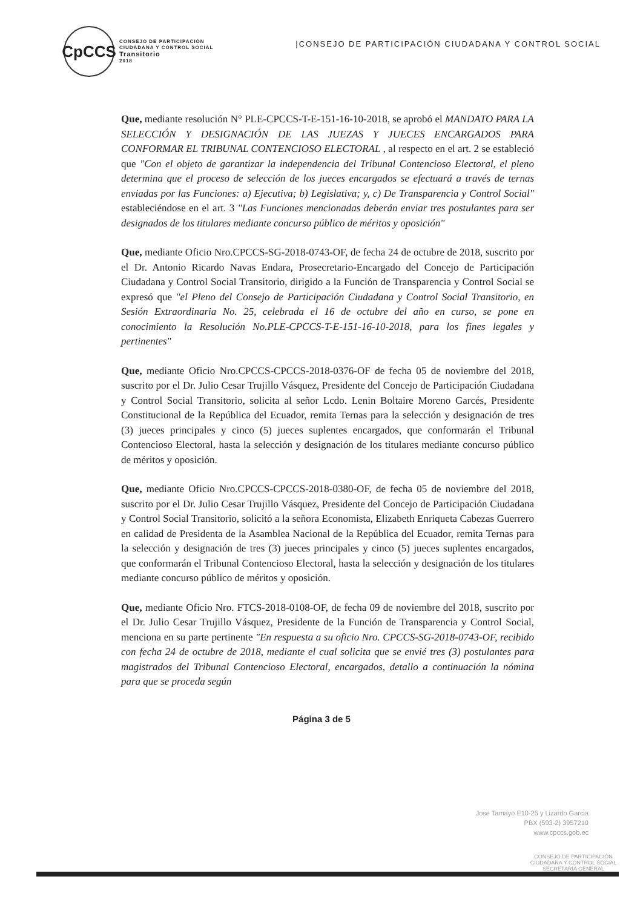CpCCS
CONSEJO DE PARTICIPACIÓN
CIUDADANA Y CONTROL SOCIAL
Transitorio
2018
|CONSEJO DE PARTICIPACIÓN CIUDADANA Y CONTROL SOCIAL
Que, mediante resolución N° PLE-CPCCS-T-E-151-16-10-2018, se aprobó el MANDATO PARA LA SELECCIÓN Y DESIGNACIÓN DE LAS JUEZAS Y JUECES ENCARGADOS PARA CONFORMAR EL TRIBUNAL CONTENCIOSO ELECTORAL , al respecto en el art. 2 se estableció que "Con el objeto de garantizar la independencia del Tribunal Contencioso Electoral, el pleno determina que el proceso de selección de los jueces encargados se efectuará a través de ternas enviadas por las Funciones: a) Ejecutiva; b) Legislativa; y, c) De Transparencia y Control Social" estableciéndose en el art. 3 "Las Funciones mencionadas deberán enviar tres postulantes para ser designados de los titulares mediante concurso público de méritos y oposición"
Que, mediante Oficio Nro.CPCCS-SG-2018-0743-OF, de fecha 24 de octubre de 2018, suscrito por el Dr. Antonio Ricardo Navas Endara, Prosecretario-Encargado del Concejo de Participación Ciudadana y Control Social Transitorio, dirigido a la Función de Transparencia y Control Social se expresó que "el Pleno del Consejo de Participación Ciudadana y Control Social Transitorio, en Sesión Extraordinaria No. 25, celebrada el 16 de octubre del año en curso, se pone en conocimiento la Resolución No.PLE-CPCCS-T-E-151-16-10-2018, para los fines legales y pertinentes"
Que, mediante Oficio Nro.CPCCS-CPCCS-2018-0376-OF de fecha 05 de noviembre del 2018, suscrito por el Dr. Julio Cesar Trujillo Vásquez, Presidente del Concejo de Participación Ciudadana y Control Social Transitorio, solicita al señor Lcdo. Lenin Boltaire Moreno Garcés, Presidente Constitucional de la República del Ecuador, remita Ternas para la selección y designación de tres (3) jueces principales y cinco (5) jueces suplentes encargados, que conformarán el Tribunal Contencioso Electoral, hasta la selección y designación de los titulares mediante concurso público de méritos y oposición.
Que, mediante Oficio Nro.CPCCS-CPCCS-2018-0380-OF, de fecha 05 de noviembre del 2018, suscrito por el Dr. Julio Cesar Trujillo Vásquez, Presidente del Concejo de Participación Ciudadana y Control Social Transitorio, solicitó a la señora Economista, Elizabeth Enriqueta Cabezas Guerrero en calidad de Presidenta de la Asamblea Nacional de la República del Ecuador, remita Ternas para la selección y designación de tres (3) jueces principales y cinco (5) jueces suplentes encargados, que conformarán el Tribunal Contencioso Electoral, hasta la selección y designación de los titulares mediante concurso público de méritos y oposición.
Que, mediante Oficio Nro. FTCS-2018-0108-OF, de fecha 09 de noviembre del 2018, suscrito por el Dr. Julio Cesar Trujillo Vásquez, Presidente de la Función de Transparencia y Control Social, menciona en su parte pertinente "En respuesta a su oficio Nro. CPCCS-SG-2018-0743-OF, recibido con fecha 24 de octubre de 2018, mediante el cual solicita que se envié tres (3) postulantes para magistrados del Tribunal Contencioso Electoral, encargados, detallo a continuación la nómina para que se proceda según
Página 3 de 5
Jose Tamayo E10-25 y Lizardo Garcia
PBX (593-2) 3957210
www.cpccs.gob.ec
CONSEJO DE PARTICIPACIÓN CIUDADANA Y CONTROL SOCIAL
SECRETARÍA GENERAL